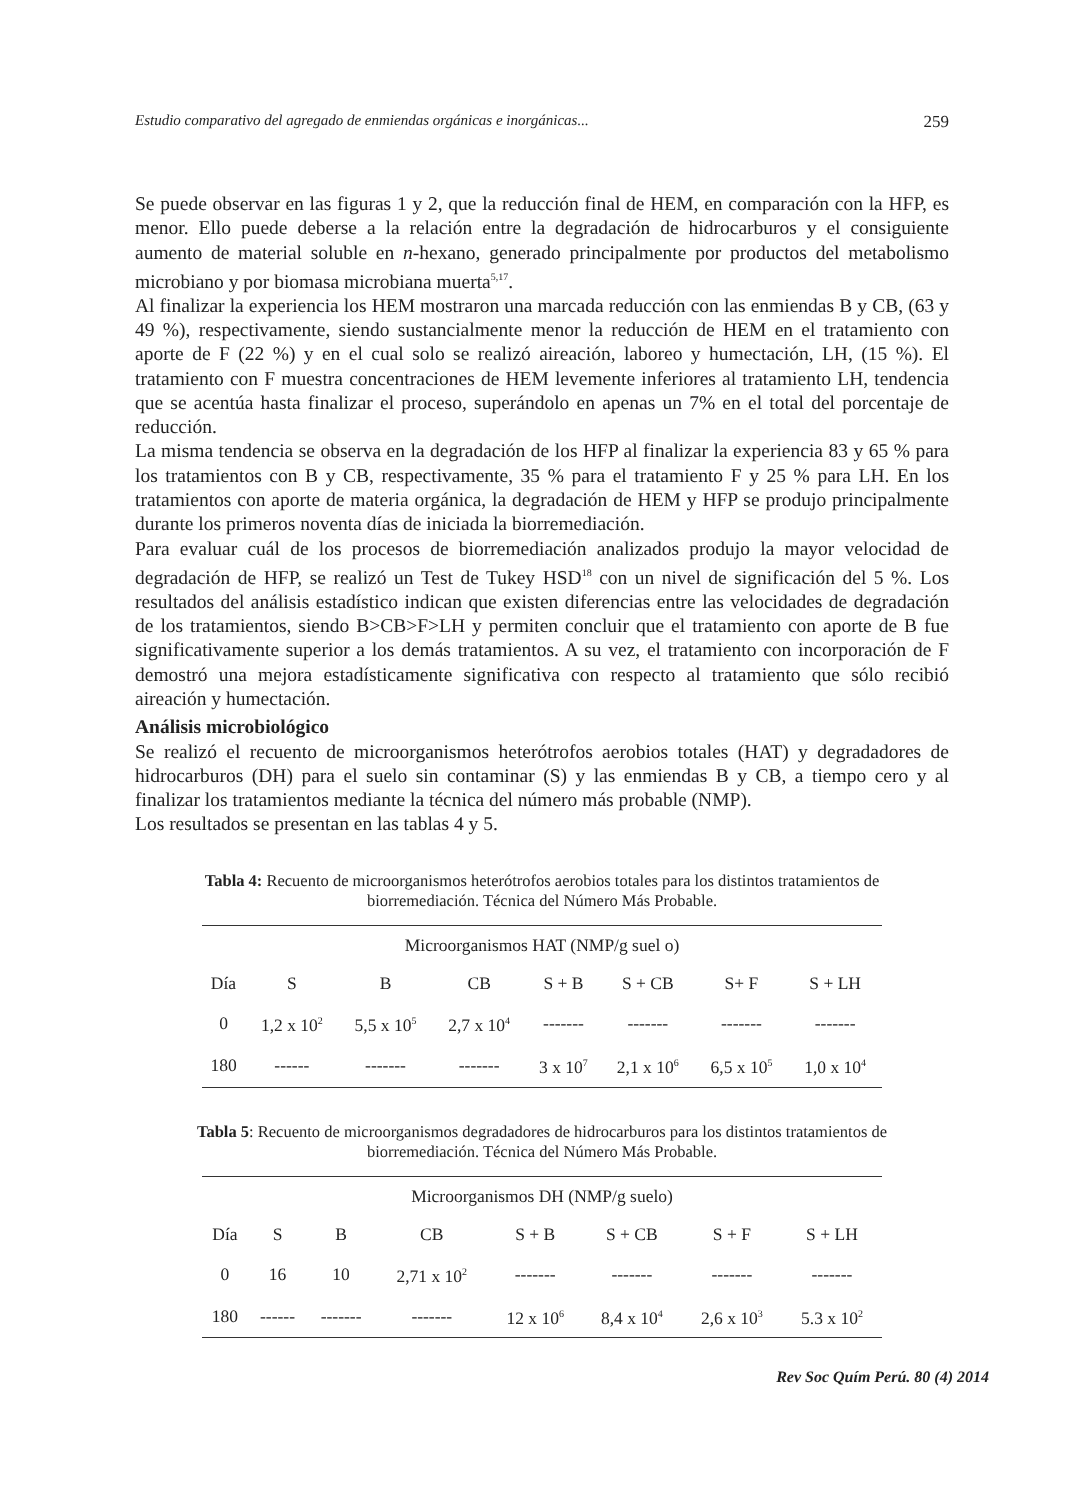Estudio comparativo del agregado de enmiendas orgánicas e inorgánicas... 259
Se puede observar en las figuras 1 y 2, que la reducción final de HEM, en comparación con la HFP, es menor. Ello puede deberse a la relación entre la degradación de hidrocarburos y el consiguiente aumento de material soluble en n-hexano, generado principalmente por productos del metabolismo microbiano y por biomasa microbiana muerta<sup>5,17</sup>.
Al finalizar la experiencia los HEM mostraron una marcada reducción con las enmiendas B y CB, (63 y 49 %), respectivamente, siendo sustancialmente menor la reducción de HEM en el tratamiento con aporte de F (22 %) y en el cual solo se realizó aireación, laboreo y humectación, LH, (15 %). El tratamiento con F muestra concentraciones de HEM levemente inferiores al tratamiento LH, tendencia que se acentúa hasta finalizar el proceso, superándolo en apenas un 7% en el total del porcentaje de reducción.
La misma tendencia se observa en la degradación de los HFP al finalizar la experiencia 83 y 65 % para los tratamientos con B y CB, respectivamente, 35 % para el tratamiento F y 25 % para LH. En los tratamientos con aporte de materia orgánica, la degradación de HEM y HFP se produjo principalmente durante los primeros noventa días de iniciada la biorremediación.
Para evaluar cuál de los procesos de biorremediación analizados produjo la mayor velocidad de degradación de HFP, se realizó un Test de Tukey HSD<sup>18</sup> con un nivel de significación del 5 %. Los resultados del análisis estadístico indican que existen diferencias entre las velocidades de degradación de los tratamientos, siendo B>CB>F>LH y permiten concluir que el tratamiento con aporte de B fue significativamente superior a los demás tratamientos. A su vez, el tratamiento con incorporación de F demostró una mejora estadísticamente significativa con respecto al tratamiento que sólo recibió aireación y humectación.
Análisis microbiológico
Se realizó el recuento de microorganismos heterótrofos aerobios totales (HAT) y degradadores de hidrocarburos (DH) para el suelo sin contaminar (S) y las enmiendas B y CB, a tiempo cero y al finalizar los tratamientos mediante la técnica del número más probable (NMP).
Los resultados se presentan en las tablas 4 y 5.
Tabla 4: Recuento de microorganismos heterótrofos aerobios totales para los distintos tratamientos de biorremediación. Técnica del Número Más Probable.
| Microorganismos HAT (NMP/g suel o) | | | | | | | |
| --- | --- | --- | --- | --- | --- | --- | --- |
| Día | S | B | CB | S + B | S + CB | S+ F | S + LH |
| 0 | 1,2 x 10<sup>2</sup> | 5,5 x 10<sup>5</sup> | 2,7 x 10<sup>4</sup> | ------- | ------- | ------- | ------- |
| 180 | ------ | ------- | ------- | 3 x 10<sup>7</sup> | 2,1 x 10<sup>6</sup> | 6,5 x 10<sup>5</sup> | 1,0 x 10<sup>4</sup> |
Tabla 5: Recuento de microorganismos degradadores de hidrocarburos para los distintos tratamientos de biorremediación. Técnica del Número Más Probable.
| Microorganismos DH (NMP/g suelo) | | | | | | | |
| --- | --- | --- | --- | --- | --- | --- | --- |
| Día | S | B | CB | S + B | S + CB | S + F | S + LH |
| 0 | 16 | 10 | 2,71 x 10<sup>2</sup> | ------- | ------- | ------- | ------- |
| 180 | ------ | ------- | ------- | 12 x 10<sup>6</sup> | 8,4 x 10<sup>4</sup> | 2,6 x 10<sup>3</sup> | 5.3 x 10<sup>2</sup> |
Rev Soc Quím Perú. 80 (4) 2014